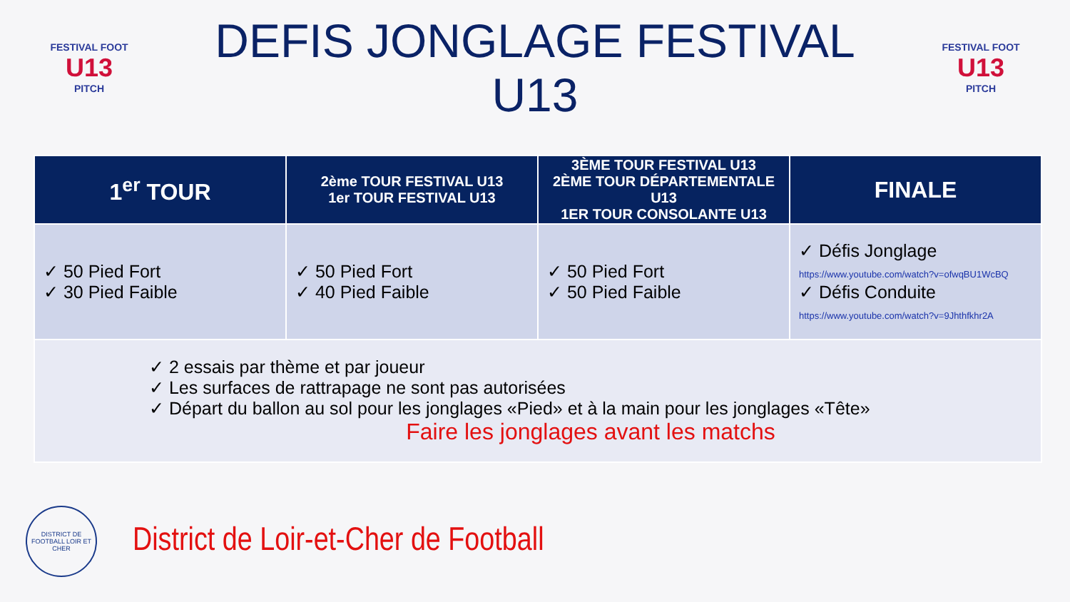FESTIVAL FOOT
U13
PITCH
DEFIS JONGLAGE FESTIVAL U13
FESTIVAL FOOT
U13
PITCH
| 1<sup>er</sup> TOUR | 2ème TOUR FESTIVAL U13 1er TOUR FESTIVAL U13 | 3ÈME TOUR FESTIVAL U13 2ÈME TOUR DÉPARTEMENTALE U13 1ER TOUR CONSOLANTE U13 | FINALE |
| --- | --- | --- | --- |
| ✓ 50 Pied Fort ✓ 30 Pied Faible | ✓ 50 Pied Fort ✓ 40 Pied Faible | ✓ 50 Pied Fort ✓ 50 Pied Faible | ✓ Défis Jonglage https://www.youtube.com/watch?v=ofwqBU1WcBQ ✓ Défis Conduite https://www.youtube.com/watch?v=9Jhthfkhr2A |
| ✓ 2 essais par thème et par joueur ✓ Les surfaces de rattrapage ne sont pas autorisées ✓ Départ du ballon au sol pour les jonglages «Pied» et à la main pour les jonglages «Tête» Faire les jonglages avant les matchs | | | |
DISTRICT DE FOOTBALL LOIR ET CHER
District de Loir-et-Cher de Football